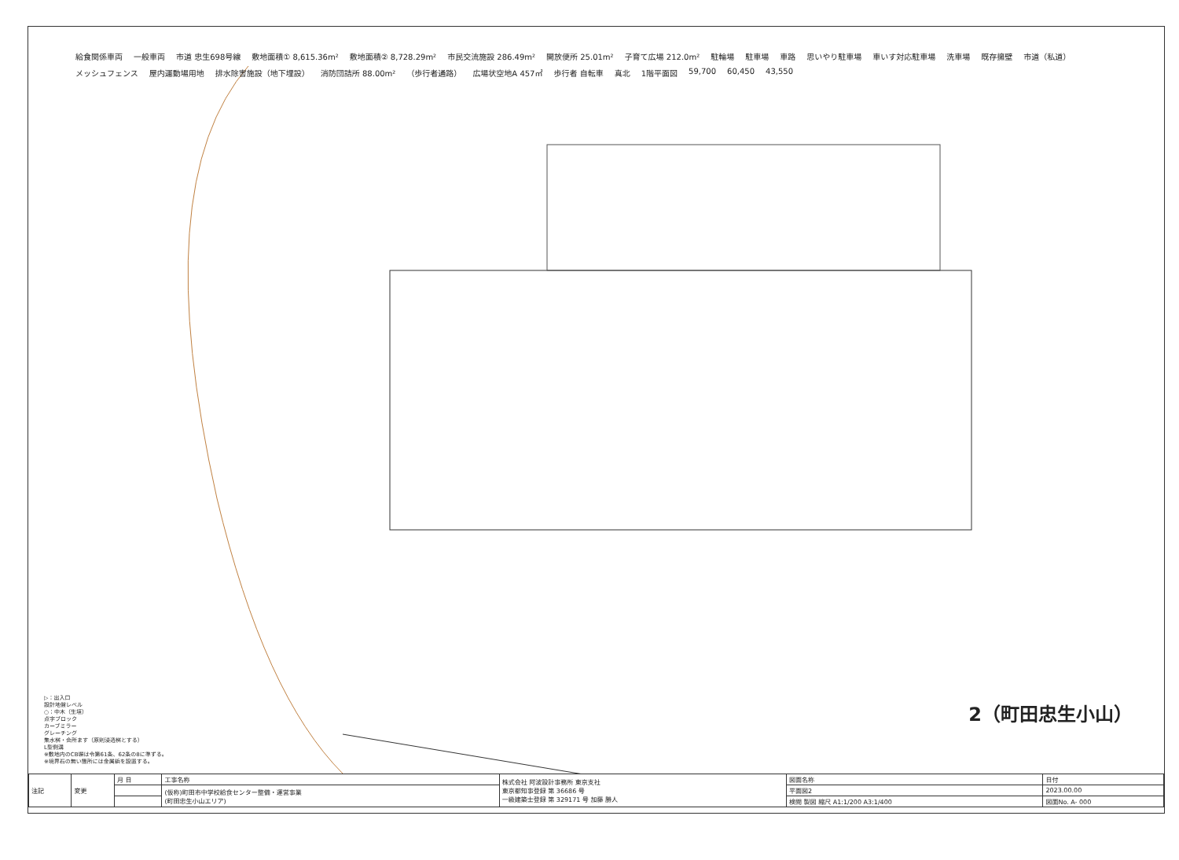給食関係車両 一般車両 市道 忠生698号線 敷地面積① 8,615.36m² 敷地面積② 8,728.29m² 市民交流施設 286.49m² 開放便所 25.01m² 子育て広場 212.0m² 駐輪場 駐車場 車路 思いやり駐車場 車いす対応駐車場 洗車場 既存擁壁 市道（私道） メッシュフェンス 屋内運動場用地 排水除害施設（地下埋設） 消防団詰所 88.00m² （歩行者通路） 広場状空地A 457㎡ 歩行者 自転車 真北 1階平面図 59,700 60,450 43,550
2（町田忠生小山）
▷：出入口
設計地盤レベル
○：中木（生垣）
点字ブロック
カーブミラー
グレーチング
集水桝・会所ます（原則浸透桝とする）
L型側溝
※敷地内のCB塀は令第61条、62条の8に準ずる。
※境界石の無い箇所には金属鋲を設置する。
| 注記 | 変更 | 月 日 | 工事名称 | 株式会社 阿波設計事務所 東京支社 東京都知事登録 第 36686 号 一級建築士登録 第 329171 号 加藤 勝人 | 図面名称 | 日付 |
| | | | (仮称)町田市中学校給食センター整備・運営事業 (町田忠生小山エリア) | | 平面図2 | 2023.00.00 |
| | | | | | 検閲 製図 縮尺 A1:1/200 A3:1/400 | 図面No. A- 000 |